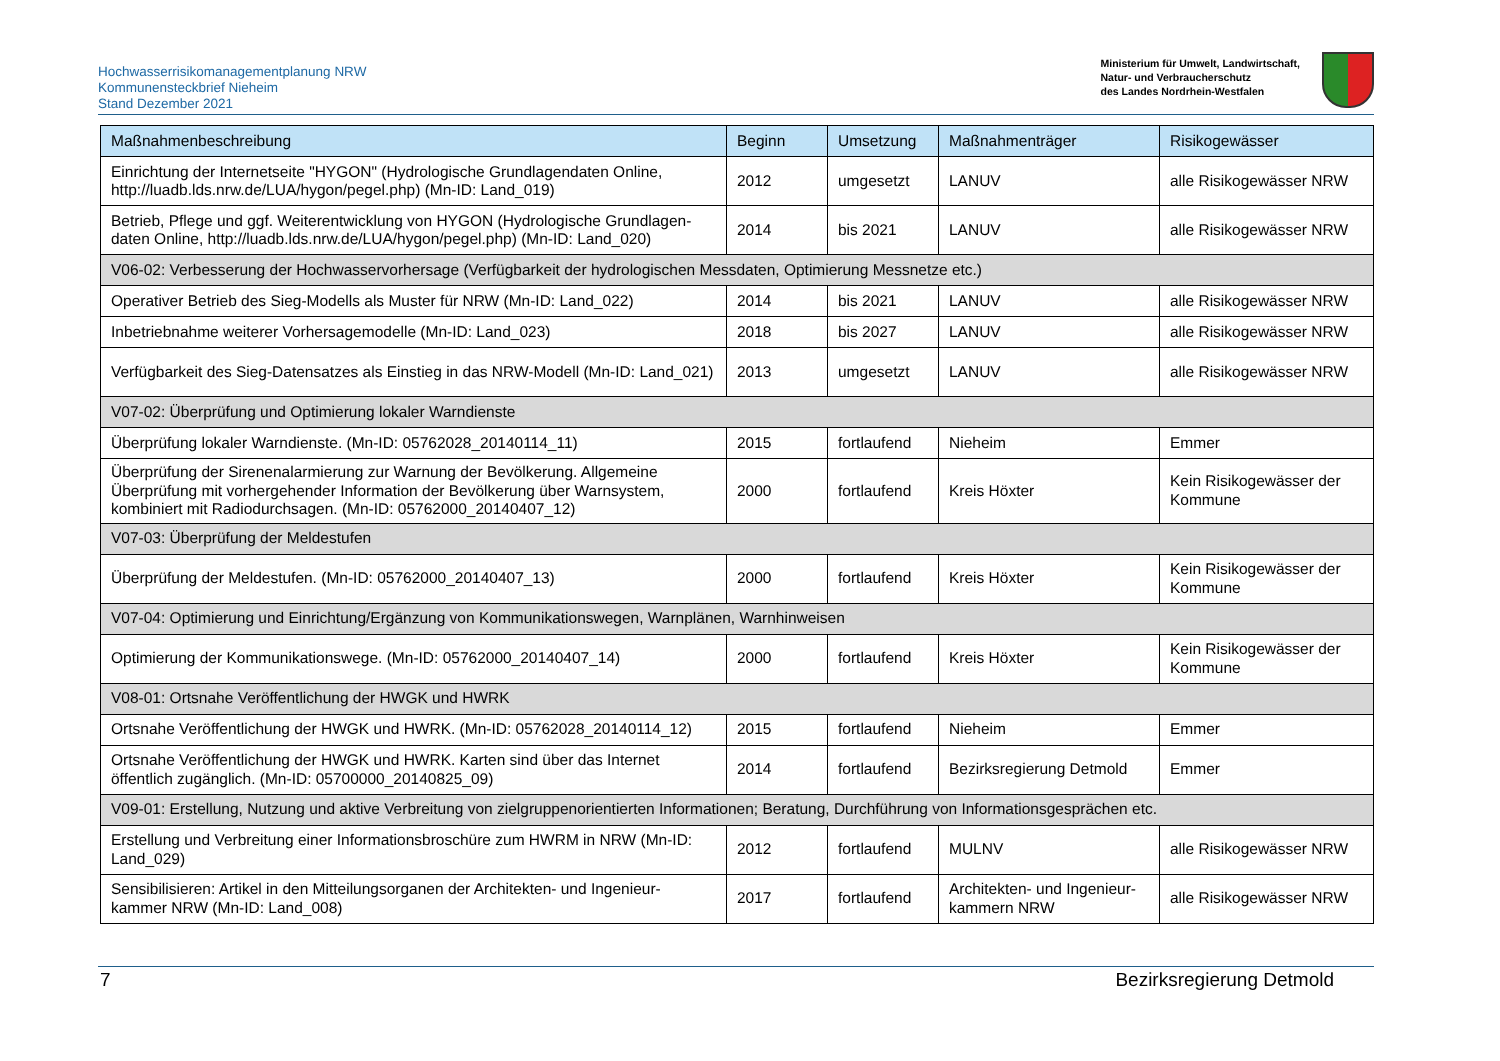Hochwasserrisikomanagementplanung NRW
Kommunensteckbrief Nieheim
Stand Dezember 2021
Ministerium für Umwelt, Landwirtschaft,
Natur- und Verbraucherschutz
des Landes Nordrhein-Westfalen
| Maßnahmenbeschreibung | Beginn | Umsetzung | Maßnahmenträger | Risikogewässer |
| --- | --- | --- | --- | --- |
| Einrichtung der Internetseite "HYGON" (Hydrologische Grundlagendaten Online, http://luadb.lds.nrw.de/LUA/hygon/pegel.php) (Mn-ID: Land_019) | 2012 | umgesetzt | LANUV | alle Risikogewässer NRW |
| Betrieb, Pflege und ggf. Weiterentwicklung von HYGON (Hydrologische Grundlagen-daten Online, http://luadb.lds.nrw.de/LUA/hygon/pegel.php) (Mn-ID: Land_020) | 2014 | bis 2021 | LANUV | alle Risikogewässer NRW |
| V06-02: Verbesserung der Hochwasservorhersage (Verfügbarkeit der hydrologischen Messdaten, Optimierung Messnetze etc.) | | | | |
| Operativer Betrieb des Sieg-Modells als Muster für NRW (Mn-ID: Land_022) | 2014 | bis 2021 | LANUV | alle Risikogewässer NRW |
| Inbetriebnahme weiterer Vorhersagemodelle (Mn-ID: Land_023) | 2018 | bis 2027 | LANUV | alle Risikogewässer NRW |
| Verfügbarkeit des Sieg-Datensatzes als Einstieg in das NRW-Modell (Mn-ID: Land_021) | 2013 | umgesetzt | LANUV | alle Risikogewässer NRW |
| V07-02: Überprüfung und Optimierung lokaler Warndienste | | | | |
| Überprüfung lokaler Warndienste. (Mn-ID: 05762028_20140114_11) | 2015 | fortlaufend | Nieheim | Emmer |
| Überprüfung der Sirenenalarmierung zur Warnung der Bevölkerung. Allgemeine Überprüfung mit vorhergehender Information der Bevölkerung über Warnsystem, kombiniert mit Radiodurchsagen. (Mn-ID: 05762000_20140407_12) | 2000 | fortlaufend | Kreis Höxter | Kein Risikogewässer der Kommune |
| V07-03: Überprüfung der Meldestufen | | | | |
| Überprüfung der Meldestufen. (Mn-ID: 05762000_20140407_13) | 2000 | fortlaufend | Kreis Höxter | Kein Risikogewässer der Kommune |
| V07-04: Optimierung und Einrichtung/Ergänzung von Kommunikationswegen, Warnplänen, Warnhinweisen | | | | |
| Optimierung der Kommunikationswege. (Mn-ID: 05762000_20140407_14) | 2000 | fortlaufend | Kreis Höxter | Kein Risikogewässer der Kommune |
| V08-01: Ortsnahe Veröffentlichung der HWGK und HWRK | | | | |
| Ortsnahe Veröffentlichung der HWGK und HWRK. (Mn-ID: 05762028_20140114_12) | 2015 | fortlaufend | Nieheim | Emmer |
| Ortsnahe Veröffentlichung der HWGK und HWRK. Karten sind über das Internet öffentlich zugänglich. (Mn-ID: 05700000_20140825_09) | 2014 | fortlaufend | Bezirksregierung Detmold | Emmer |
| V09-01: Erstellung, Nutzung und aktive Verbreitung von zielgruppenorientierten Informationen; Beratung, Durchführung von Informationsgesprächen etc. | | | | |
| Erstellung und Verbreitung einer Informationsbroschüre zum HWRM in NRW (Mn-ID: Land_029) | 2012 | fortlaufend | MULNV | alle Risikogewässer NRW |
| Sensibilisieren: Artikel in den Mitteilungsorganen der Architekten- und Ingenieur-kammer NRW (Mn-ID: Land_008) | 2017 | fortlaufend | Architekten- und Ingenieur-kammern NRW | alle Risikogewässer NRW |
7 Bezirksregierung Detmold